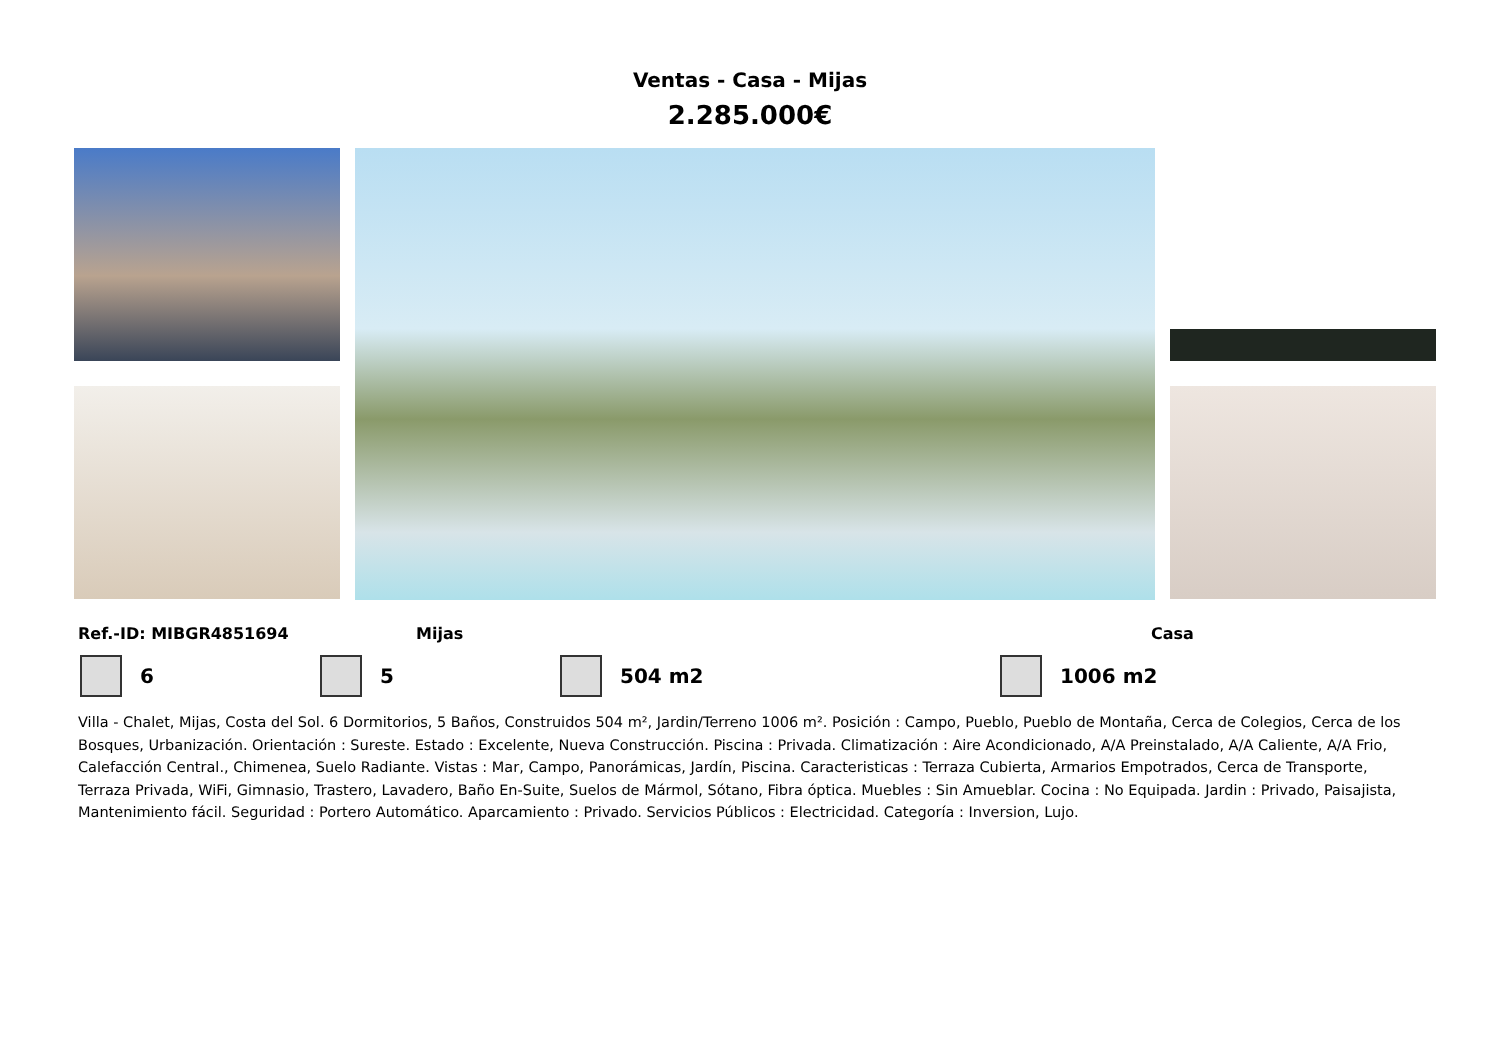Ventas - Casa - Mijas
2.285.000€
Ref.-ID: MIBGR4851694 Mijas Casa
6 5 504 m2 1006 m2
Villa - Chalet, Mijas, Costa del Sol. 6 Dormitorios, 5 Baños, Construidos 504 m², Jardin/Terreno 1006 m². Posición : Campo, Pueblo, Pueblo de Montaña, Cerca de Colegios, Cerca de los Bosques, Urbanización. Orientación : Sureste. Estado : Excelente, Nueva Construcción. Piscina : Privada. Climatización : Aire Acondicionado, A/A Preinstalado, A/A Caliente, A/A Frio, Calefacción Central., Chimenea, Suelo Radiante. Vistas : Mar, Campo, Panorámicas, Jardín, Piscina. Caracteristicas : Terraza Cubierta, Armarios Empotrados, Cerca de Transporte, Terraza Privada, WiFi, Gimnasio, Trastero, Lavadero, Baño En-Suite, Suelos de Mármol, Sótano, Fibra óptica. Muebles : Sin Amueblar. Cocina : No Equipada. Jardin : Privado, Paisajista, Mantenimiento fácil. Seguridad : Portero Automático. Aparcamiento : Privado. Servicios Públicos : Electricidad. Categoría : Inversion, Lujo.